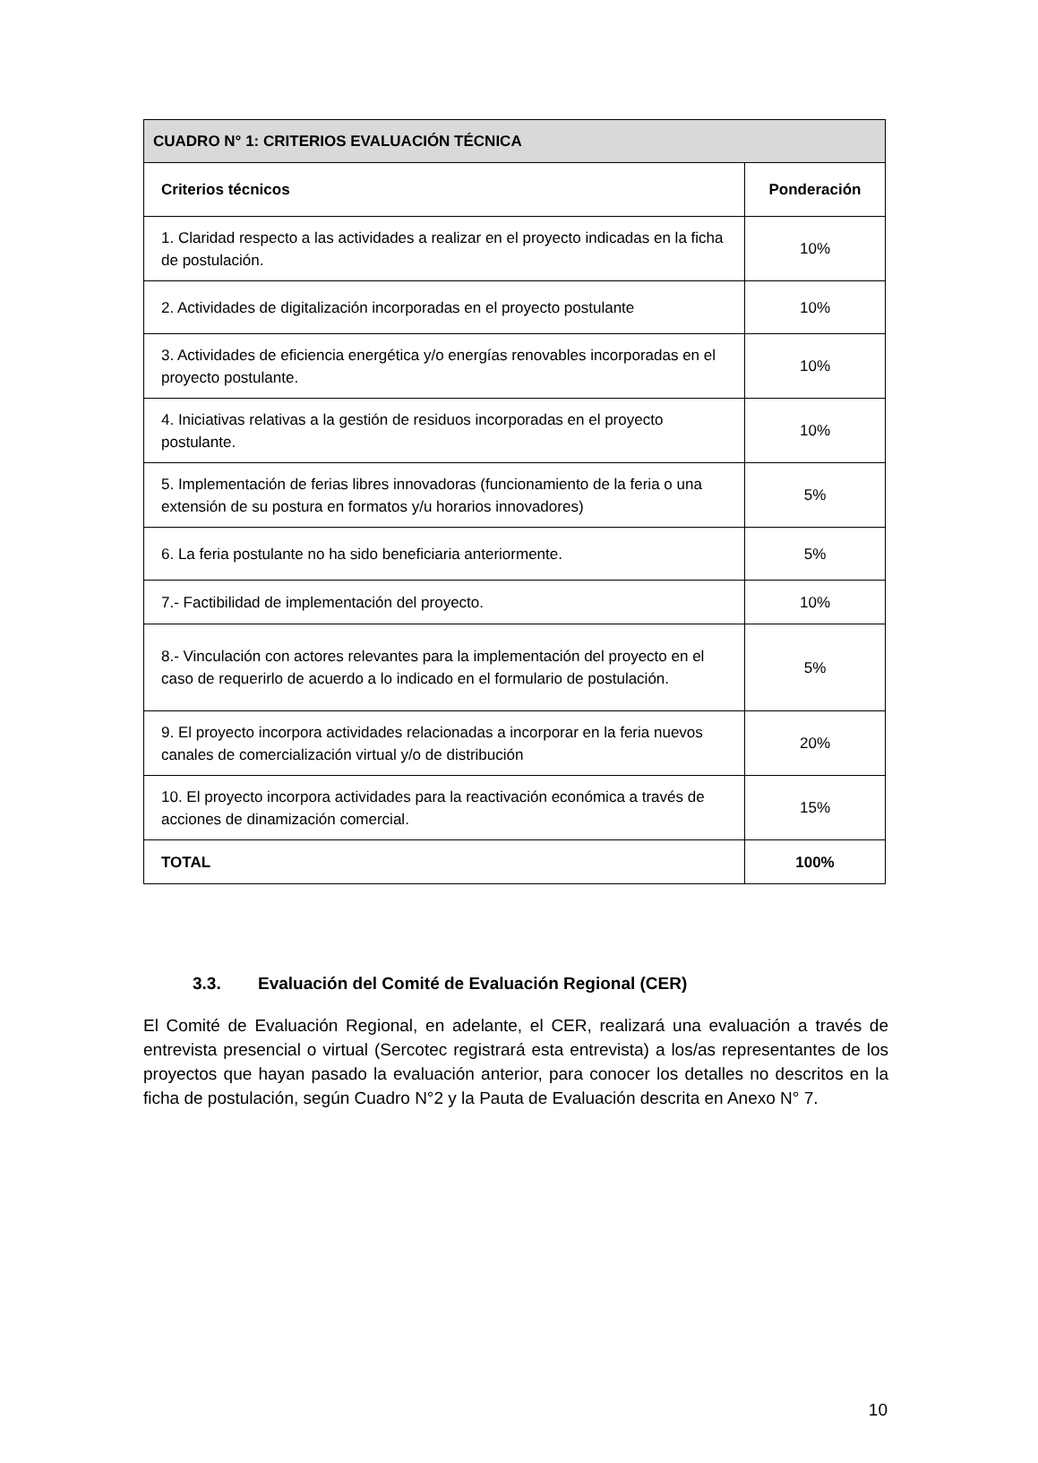| CUADRO N° 1: CRITERIOS EVALUACIÓN TÉCNICA | |
| --- | --- |
| Criterios técnicos | Ponderación |
| 1. Claridad respecto a las actividades a realizar en el proyecto indicadas en la ficha de postulación. | 10% |
| 2. Actividades de digitalización incorporadas en el proyecto postulante | 10% |
| 3. Actividades de eficiencia energética y/o energías renovables incorporadas en el proyecto postulante. | 10% |
| 4. Iniciativas relativas a la gestión de residuos incorporadas en el proyecto postulante. | 10% |
| 5. Implementación de ferias libres innovadoras (funcionamiento de la feria o una extensión de su postura en formatos y/u horarios innovadores) | 5% |
| 6. La feria postulante no ha sido beneficiaria anteriormente. | 5% |
| 7.- Factibilidad de implementación del proyecto. | 10% |
| 8.- Vinculación con actores relevantes para la implementación del proyecto en el caso de requerirlo de acuerdo a lo indicado en el formulario de postulación. | 5% |
| 9. El proyecto incorpora actividades relacionadas a incorporar en la feria nuevos canales de comercialización virtual y/o de distribución | 20% |
| 10. El proyecto incorpora actividades para la reactivación económica a través de acciones de dinamización comercial. | 15% |
| TOTAL | 100% |
3.3. Evaluación del Comité de Evaluación Regional (CER)
El Comité de Evaluación Regional, en adelante, el CER, realizará una evaluación a través de entrevista presencial o virtual (Sercotec registrará esta entrevista) a los/as representantes de los proyectos que hayan pasado la evaluación anterior, para conocer los detalles no descritos en la ficha de postulación, según Cuadro N°2 y la Pauta de Evaluación descrita en Anexo N° 7.
10